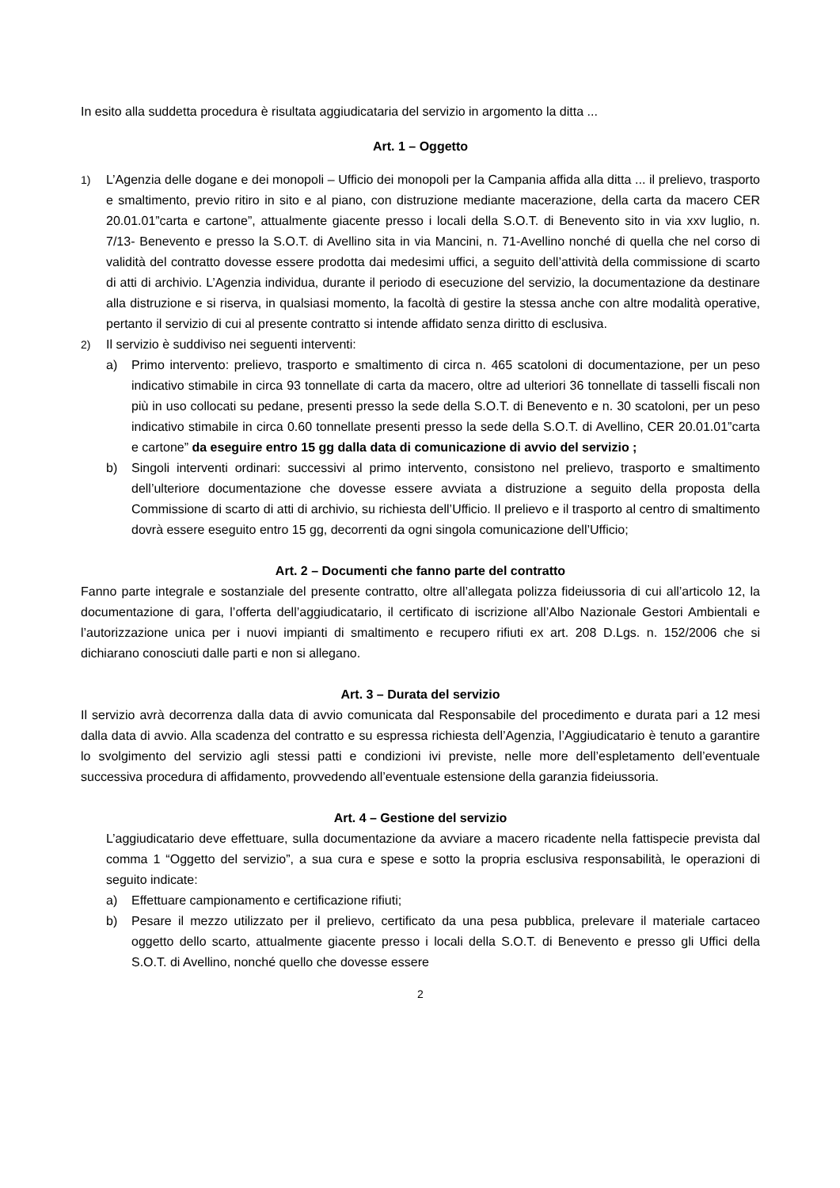In esito alla suddetta procedura è risultata aggiudicataria del servizio in argomento la ditta ...
Art. 1 – Oggetto
1) L’Agenzia delle dogane e dei monopoli – Ufficio dei monopoli per la Campania affida alla ditta ... il prelievo, trasporto e smaltimento, previo ritiro in sito e al piano, con distruzione mediante macerazione, della carta da macero CER 20.01.01”carta e cartone”, attualmente giacente presso i locali della S.O.T. di Benevento sito in via xxv luglio, n. 7/13- Benevento e presso la S.O.T. di Avellino sita in via Mancini, n. 71-Avellino nonché di quella che nel corso di validità del contratto dovesse essere prodotta dai medesimi uffici, a seguito dell’attività della commissione di scarto di atti di archivio. L’Agenzia individua, durante il periodo di esecuzione del servizio, la documentazione da destinare alla distruzione e si riserva, in qualsiasi momento, la facoltà di gestire la stessa anche con altre modalità operative, pertanto il servizio di cui al presente contratto si intende affidato senza diritto di esclusiva.
2) Il servizio è suddiviso nei seguenti interventi:
a) Primo intervento: prelievo, trasporto e smaltimento di circa n. 465 scatoloni di documentazione, per un peso indicativo stimabile in circa 93 tonnellate di carta da macero, oltre ad ulteriori 36 tonnellate di tasselli fiscali non più in uso collocati su pedane, presenti presso la sede della S.O.T. di Benevento e n. 30 scatoloni, per un peso indicativo stimabile in circa 0.60 tonnellate presenti presso la sede della S.O.T. di Avellino, CER 20.01.01”carta e cartone” da eseguire entro 15 gg dalla data di comunicazione di avvio del servizio ;
b) Singoli interventi ordinari: successivi al primo intervento, consistono nel prelievo, trasporto e smaltimento dell’ulteriore documentazione che dovesse essere avviata a distruzione a seguito della proposta della Commissione di scarto di atti di archivio, su richiesta dell’Ufficio. Il prelievo e il trasporto al centro di smaltimento dovrà essere eseguito entro 15 gg, decorrenti da ogni singola comunicazione dell’Ufficio;
Art. 2 – Documenti che fanno parte del contratto
Fanno parte integrale e sostanziale del presente contratto, oltre all’allegata polizza fideiussoria di cui all’articolo 12, la documentazione di gara, l’offerta dell’aggiudicatario, il certificato di iscrizione all’Albo Nazionale Gestori Ambientali e l’autorizzazione unica per i nuovi impianti di smaltimento e recupero rifiuti ex art. 208 D.Lgs. n. 152/2006 che si dichiarano conosciuti dalle parti e non si allegano.
Art. 3 – Durata del servizio
Il servizio avrà decorrenza dalla data di avvio comunicata dal Responsabile del procedimento e durata pari a 12 mesi dalla data di avvio. Alla scadenza del contratto e su espressa richiesta dell’Agenzia, l’Aggiudicatario è tenuto a garantire lo svolgimento del servizio agli stessi patti e condizioni ivi previste, nelle more dell’espletamento dell’eventuale successiva procedura di affidamento, provvedendo all’eventuale estensione della garanzia fideiussoria.
Art. 4 – Gestione del servizio
L’aggiudicatario deve effettuare, sulla documentazione da avviare a macero ricadente nella fattispecie prevista dal comma 1 “Oggetto del servizio”, a sua cura e spese e sotto la propria esclusiva responsabilità, le operazioni di seguito indicate:
a) Effettuare campionamento e certificazione rifiuti;
b) Pesare il mezzo utilizzato per il prelievo, certificato da una pesa pubblica, prelevare il materiale cartaceo oggetto dello scarto, attualmente giacente presso i locali della S.O.T. di Benevento e presso gli Uffici della S.O.T. di Avellino, nonché quello che dovesse essere
2